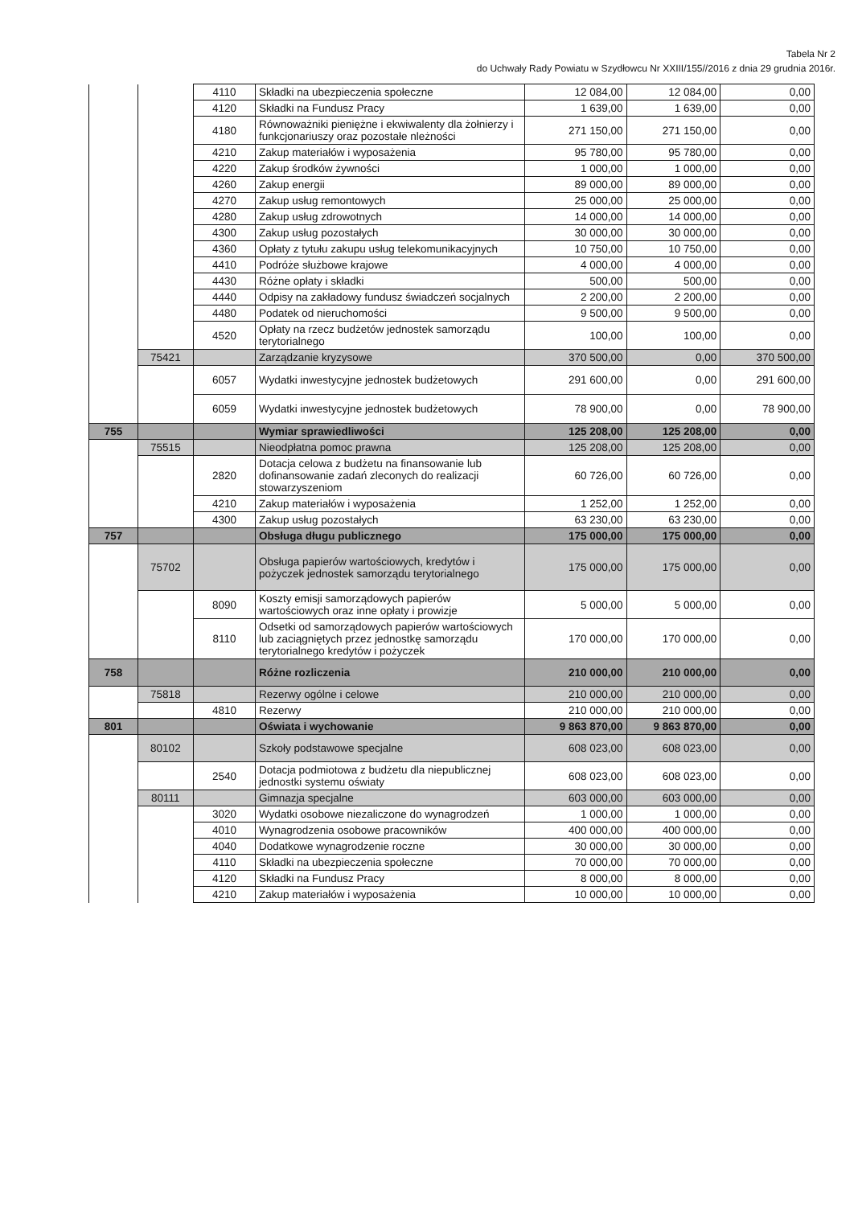Tabela Nr 2
do Uchwały Rady Powiatu w Szydłowcu Nr XXIII/155//2016 z dnia 29 grudnia 2016r.
| | | 4110 | Składki na ubezpieczenia społeczne | 12 084,00 | 12 084,00 | 0,00 |
| | | 4120 | Składki na Fundusz Pracy | 1 639,00 | 1 639,00 | 0,00 |
| | | 4180 | Równoważniki pieniężne i ekwiwalenty dla żołnierzy i funkcjonariuszy oraz pozostałe nleżności | 271 150,00 | 271 150,00 | 0,00 |
| | | 4210 | Zakup materiałów i wyposażenia | 95 780,00 | 95 780,00 | 0,00 |
| | | 4220 | Zakup środków żywności | 1 000,00 | 1 000,00 | 0,00 |
| | | 4260 | Zakup energii | 89 000,00 | 89 000,00 | 0,00 |
| | | 4270 | Zakup usług remontowych | 25 000,00 | 25 000,00 | 0,00 |
| | | 4280 | Zakup usług zdrowotnych | 14 000,00 | 14 000,00 | 0,00 |
| | | 4300 | Zakup usług pozostałych | 30 000,00 | 30 000,00 | 0,00 |
| | | 4360 | Opłaty z tytułu zakupu usług telekomunikacyjnych | 10 750,00 | 10 750,00 | 0,00 |
| | | 4410 | Podróże służbowe krajowe | 4 000,00 | 4 000,00 | 0,00 |
| | | 4430 | Różne opłaty i składki | 500,00 | 500,00 | 0,00 |
| | | 4440 | Odpisy na zakładowy fundusz świadczeń socjalnych | 2 200,00 | 2 200,00 | 0,00 |
| | | 4480 | Podatek od nieruchomości | 9 500,00 | 9 500,00 | 0,00 |
| | | 4520 | Opłaty na rzecz budżetów jednostek samorządu terytorialnego | 100,00 | 100,00 | 0,00 |
| | 75421 | | Zarządzanie kryzysowe | 370 500,00 | 0,00 | 370 500,00 |
| | | 6057 | Wydatki inwestycyjne jednostek budżetowych | 291 600,00 | 0,00 | 291 600,00 |
| | | 6059 | Wydatki inwestycyjne jednostek budżetowych | 78 900,00 | 0,00 | 78 900,00 |
| 755 | | | Wymiar sprawiedliwości | 125 208,00 | 125 208,00 | 0,00 |
| | 75515 | | Nieodpłatna pomoc prawna | 125 208,00 | 125 208,00 | 0,00 |
| | | 2820 | Dotacja celowa z budżetu na finansowanie lub dofinansowanie zadań zleconych do realizacji stowarzyszeniom | 60 726,00 | 60 726,00 | 0,00 |
| | | 4210 | Zakup materiałów i wyposażenia | 1 252,00 | 1 252,00 | 0,00 |
| | | 4300 | Zakup usług pozostałych | 63 230,00 | 63 230,00 | 0,00 |
| 757 | | | Obsługa długu publicznego | 175 000,00 | 175 000,00 | 0,00 |
| | 75702 | | Obsługa papierów wartościowych, kredytów i pożyczek jednostek samorządu terytorialnego | 175 000,00 | 175 000,00 | 0,00 |
| | | 8090 | Koszty emisji samorządowych papierów wartościowych oraz inne opłaty i prowizje | 5 000,00 | 5 000,00 | 0,00 |
| | | 8110 | Odsetki od samorządowych papierów wartościowych lub zaciągniętych przez jednostkę samorządu terytorialnego kredytów i pożyczek | 170 000,00 | 170 000,00 | 0,00 |
| 758 | | | Różne rozliczenia | 210 000,00 | 210 000,00 | 0,00 |
| | 75818 | | Rezerwy ogólne i celowe | 210 000,00 | 210 000,00 | 0,00 |
| | | 4810 | Rezerwy | 210 000,00 | 210 000,00 | 0,00 |
| 801 | | | Oświata i wychowanie | 9 863 870,00 | 9 863 870,00 | 0,00 |
| | 80102 | | Szkoły podstawowe specjalne | 608 023,00 | 608 023,00 | 0,00 |
| | | 2540 | Dotacja podmiotowa z budżetu dla niepublicznej jednostki systemu oświaty | 608 023,00 | 608 023,00 | 0,00 |
| | 80111 | | Gimnazja specjalne | 603 000,00 | 603 000,00 | 0,00 |
| | | 3020 | Wydatki osobowe niezaliczone do wynagrodzeń | 1 000,00 | 1 000,00 | 0,00 |
| | | 4010 | Wynagrodzenia osobowe pracowników | 400 000,00 | 400 000,00 | 0,00 |
| | | 4040 | Dodatkowe wynagrodzenie roczne | 30 000,00 | 30 000,00 | 0,00 |
| | | 4110 | Składki na ubezpieczenia społeczne | 70 000,00 | 70 000,00 | 0,00 |
| | | 4120 | Składki na Fundusz Pracy | 8 000,00 | 8 000,00 | 0,00 |
| | | 4210 | Zakup materiałów i wyposażenia | 10 000,00 | 10 000,00 | 0,00 |